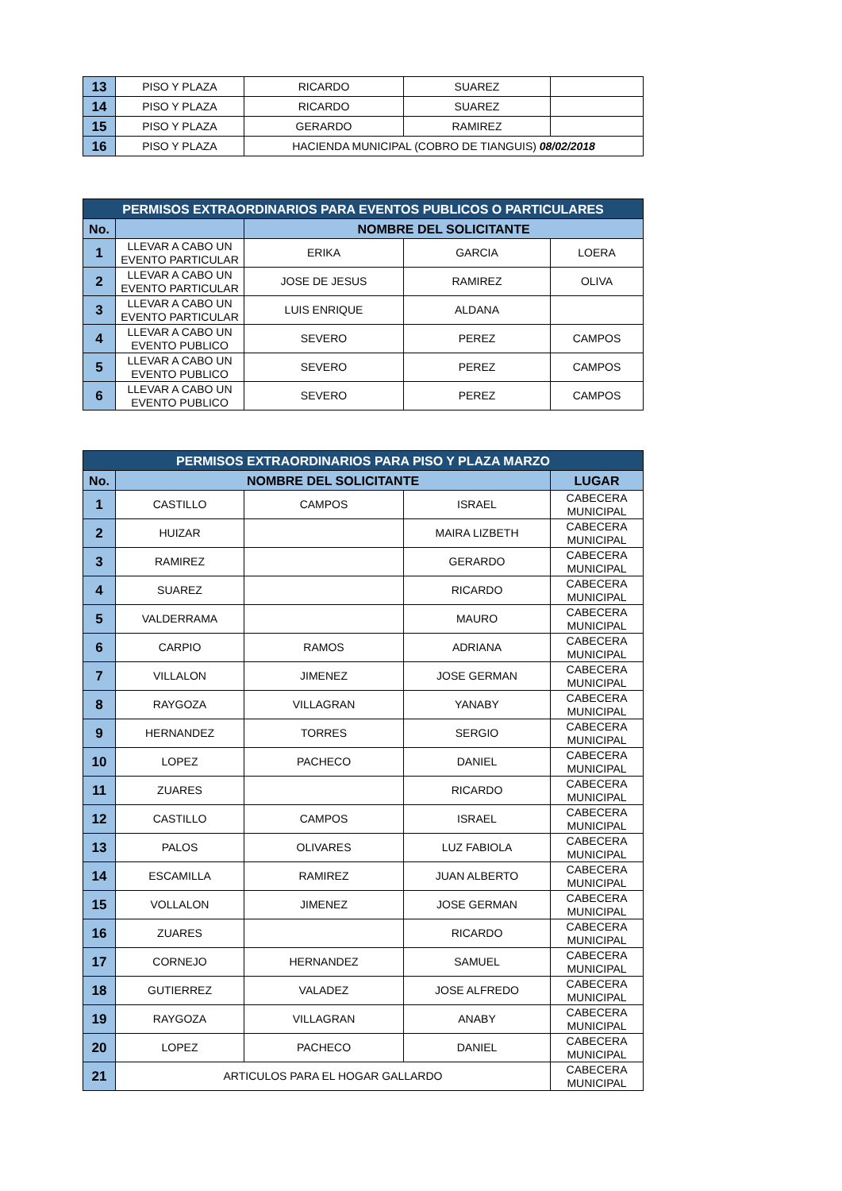| 13 | PISO Y PLAZA | RICARDO | SUAREZ | |
| 14 | PISO Y PLAZA | RICARDO | SUAREZ | |
| 15 | PISO Y PLAZA | GERARDO | RAMIREZ | |
| 16 | PISO Y PLAZA | HACIENDA MUNICIPAL (COBRO DE TIANGUIS) 08/02/2018 | | |
| PERMISOS EXTRAORDINARIOS PARA EVENTOS PUBLICOS O PARTICULARES | | | | |
| --- | --- | --- | --- | --- |
| No. | | NOMBRE DEL SOLICITANTE | | |
| 1 | LLEVAR A CABO UN EVENTO PARTICULAR | ERIKA | GARCIA | LOERA |
| 2 | LLEVAR A CABO UN EVENTO PARTICULAR | JOSE DE JESUS | RAMIREZ | OLIVA |
| 3 | LLEVAR A CABO UN EVENTO PARTICULAR | LUIS ENRIQUE | ALDANA | |
| 4 | LLEVAR A CABO UN EVENTO PUBLICO | SEVERO | PEREZ | CAMPOS |
| 5 | LLEVAR A CABO UN EVENTO PUBLICO | SEVERO | PEREZ | CAMPOS |
| 6 | LLEVAR A CABO UN EVENTO PUBLICO | SEVERO | PEREZ | CAMPOS |
| PERMISOS EXTRAORDINARIOS PARA PISO Y PLAZA MARZO | | | | |
| --- | --- | --- | --- | --- |
| No. | NOMBRE DEL SOLICITANTE | | | LUGAR |
| 1 | CASTILLO | CAMPOS | ISRAEL | CABECERA MUNICIPAL |
| 2 | HUIZAR | | MAIRA LIZBETH | CABECERA MUNICIPAL |
| 3 | RAMIREZ | | GERARDO | CABECERA MUNICIPAL |
| 4 | SUAREZ | | RICARDO | CABECERA MUNICIPAL |
| 5 | VALDERRAMA | | MAURO | CABECERA MUNICIPAL |
| 6 | CARPIO | RAMOS | ADRIANA | CABECERA MUNICIPAL |
| 7 | VILLALON | JIMENEZ | JOSE GERMAN | CABECERA MUNICIPAL |
| 8 | RAYGOZA | VILLAGRAN | YANABY | CABECERA MUNICIPAL |
| 9 | HERNANDEZ | TORRES | SERGIO | CABECERA MUNICIPAL |
| 10 | LOPEZ | PACHECO | DANIEL | CABECERA MUNICIPAL |
| 11 | ZUARES | | RICARDO | CABECERA MUNICIPAL |
| 12 | CASTILLO | CAMPOS | ISRAEL | CABECERA MUNICIPAL |
| 13 | PALOS | OLIVARES | LUZ FABIOLA | CABECERA MUNICIPAL |
| 14 | ESCAMILLA | RAMIREZ | JUAN ALBERTO | CABECERA MUNICIPAL |
| 15 | VOLLALON | JIMENEZ | JOSE GERMAN | CABECERA MUNICIPAL |
| 16 | ZUARES | | RICARDO | CABECERA MUNICIPAL |
| 17 | CORNEJO | HERNANDEZ | SAMUEL | CABECERA MUNICIPAL |
| 18 | GUTIERREZ | VALADEZ | JOSE ALFREDO | CABECERA MUNICIPAL |
| 19 | RAYGOZA | VILLAGRAN | ANABY | CABECERA MUNICIPAL |
| 20 | LOPEZ | PACHECO | DANIEL | CABECERA MUNICIPAL |
| 21 | ARTICULOS PARA EL HOGAR GALLARDO | | | CABECERA MUNICIPAL |